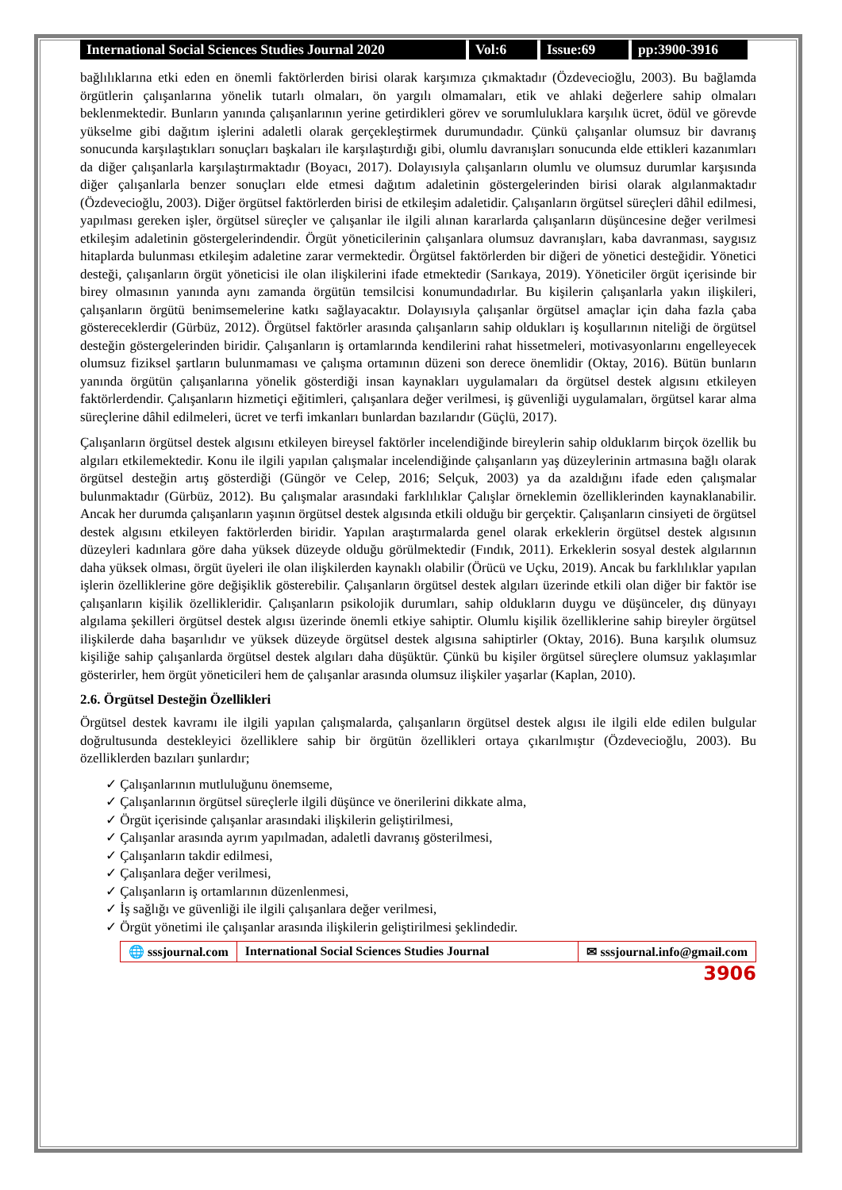International Social Sciences Studies Journal 2020
Vol:6 Issue:69 pp:3900-3916
bağlılıklarına etki eden en önemli faktörlerden birisi olarak karşımıza çıkmaktadır (Özdevecioğlu, 2003). Bu bağlamda örgütlerin çalışanlarına yönelik tutarlı olmaları, ön yargılı olmamaları, etik ve ahlaki değerlere sahip olmaları beklenmektedir. Bunların yanında çalışanlarının yerine getirdikleri görev ve sorumluluklara karşılık ücret, ödül ve görevde yükselme gibi dağıtım işlerini adaletli olarak gerçekleştirmek durumundadır. Çünkü çalışanlar olumsuz bir davranış sonucunda karşılaştıkları sonuçları başkaları ile karşılaştırdığı gibi, olumlu davranışları sonucunda elde ettikleri kazanımları da diğer çalışanlarla karşılaştırmaktadır (Boyacı, 2017). Dolayısıyla çalışanların olumlu ve olumsuz durumlar karşısında diğer çalışanlarla benzer sonuçları elde etmesi dağıtım adaletinin göstergelerinden birisi olarak algılanmaktadır (Özdevecioğlu, 2003). Diğer örgütsel faktörlerden birisi de etkileşim adaletidir. Çalışanların örgütsel süreçleri dâhil edilmesi, yapılması gereken işler, örgütsel süreçler ve çalışanlar ile ilgili alınan kararlarda çalışanların düşüncesine değer verilmesi etkileşim adaletinin göstergelerindendir. Örgüt yöneticilerinin çalışanlara olumsuz davranışları, kaba davranması, saygısız hitaplarda bulunması etkileşim adaletine zarar vermektedir. Örgütsel faktörlerden bir diğeri de yönetici desteğidir. Yönetici desteği, çalışanların örgüt yöneticisi ile olan ilişkilerini ifade etmektedir (Sarıkaya, 2019). Yöneticiler örgüt içerisinde bir birey olmasının yanında aynı zamanda örgütün temsilcisi konumundadırlar. Bu kişilerin çalışanlarla yakın ilişkileri, çalışanların örgütü benimsemelerine katkı sağlayacaktır. Dolayısıyla çalışanlar örgütsel amaçlar için daha fazla çaba göstereceklerdir (Gürbüz, 2012). Örgütsel faktörler arasında çalışanların sahip oldukları iş koşullarının niteliği de örgütsel desteğin göstergelerinden biridir. Çalışanların iş ortamlarında kendilerini rahat hissetmeleri, motivasyonlarını engelleyecek olumsuz fiziksel şartların bulunmaması ve çalışma ortamının düzeni son derece önemlidir (Oktay, 2016). Bütün bunların yanında örgütün çalışanlarına yönelik gösterdiği insan kaynakları uygulamaları da örgütsel destek algısını etkileyen faktörlerdendir. Çalışanların hizmetiçi eğitimleri, çalışanlara değer verilmesi, iş güvenliği uygulamaları, örgütsel karar alma süreçlerine dâhil edilmeleri, ücret ve terfi imkanları bunlardan bazılarıdır (Güçlü, 2017).
Çalışanların örgütsel destek algısını etkileyen bireysel faktörler incelendiğinde bireylerin sahip olduklarım birçok özellik bu algıları etkilemektedir. Konu ile ilgili yapılan çalışmalar incelendiğinde çalışanların yaş düzeylerinin artmasına bağlı olarak örgütsel desteğin artış gösterdiği (Güngör ve Celep, 2016; Selçuk, 2003) ya da azaldığını ifade eden çalışmalar bulunmaktadır (Gürbüz, 2012). Bu çalışmalar arasındaki farklılıklar Çalışlar örneklemin özelliklerinden kaynaklanabilir. Ancak her durumda çalışanların yaşının örgütsel destek algısında etkili olduğu bir gerçektir. Çalışanların cinsiyeti de örgütsel destek algısını etkileyen faktörlerden biridir. Yapılan araştırmalarda genel olarak erkeklerin örgütsel destek algısının düzeyleri kadınlara göre daha yüksek düzeyde olduğu görülmektedir (Fındık, 2011). Erkeklerin sosyal destek algılarının daha yüksek olması, örgüt üyeleri ile olan ilişkilerden kaynaklı olabilir (Örücü ve Uçku, 2019). Ancak bu farklılıklar yapılan işlerin özelliklerine göre değişiklik gösterebilir. Çalışanların örgütsel destek algıları üzerinde etkili olan diğer bir faktör ise çalışanların kişilik özellikleridir. Çalışanların psikolojik durumları, sahip oldukların duygu ve düşünceler, dış dünyayı algılama şekilleri örgütsel destek algısı üzerinde önemli etkiye sahiptir. Olumlu kişilik özelliklerine sahip bireyler örgütsel ilişkilerde daha başarılıdır ve yüksek düzeyde örgütsel destek algısına sahiptirler (Oktay, 2016). Buna karşılık olumsuz kişiliğe sahip çalışanlarda örgütsel destek algıları daha düşüktür. Çünkü bu kişiler örgütsel süreçlere olumsuz yaklaşımlar gösterirler, hem örgüt yöneticileri hem de çalışanlar arasında olumsuz ilişkiler yaşarlar (Kaplan, 2010).
2.6. Örgütsel Desteğin Özellikleri
Örgütsel destek kavramı ile ilgili yapılan çalışmalarda, çalışanların örgütsel destek algısı ile ilgili elde edilen bulgular doğrultusunda destekleyici özelliklere sahip bir örgütün özellikleri ortaya çıkarılmıştır (Özdevecioğlu, 2003). Bu özelliklerden bazıları şunlardır;
✓ Çalışanlarının mutluluğunu önemseme,
✓ Çalışanlarının örgütsel süreçlerle ilgili düşünce ve önerilerini dikkate alma,
✓ Örgüt içerisinde çalışanlar arasındaki ilişkilerin geliştirilmesi,
✓ Çalışanlar arasında ayrım yapılmadan, adaletli davranış gösterilmesi,
✓ Çalışanların takdir edilmesi,
✓ Çalışanlara değer verilmesi,
✓ Çalışanların iş ortamlarının düzenlenmesi,
✓ İş sağlığı ve güvenliği ile ilgili çalışanlara değer verilmesi,
✓ Örgüt yönetimi ile çalışanlar arasında ilişkilerin geliştirilmesi şeklindedir.
🌐 sssjournal.com International Social Sciences Studies Journal
✉ sssjournal.info@gmail.com
3906